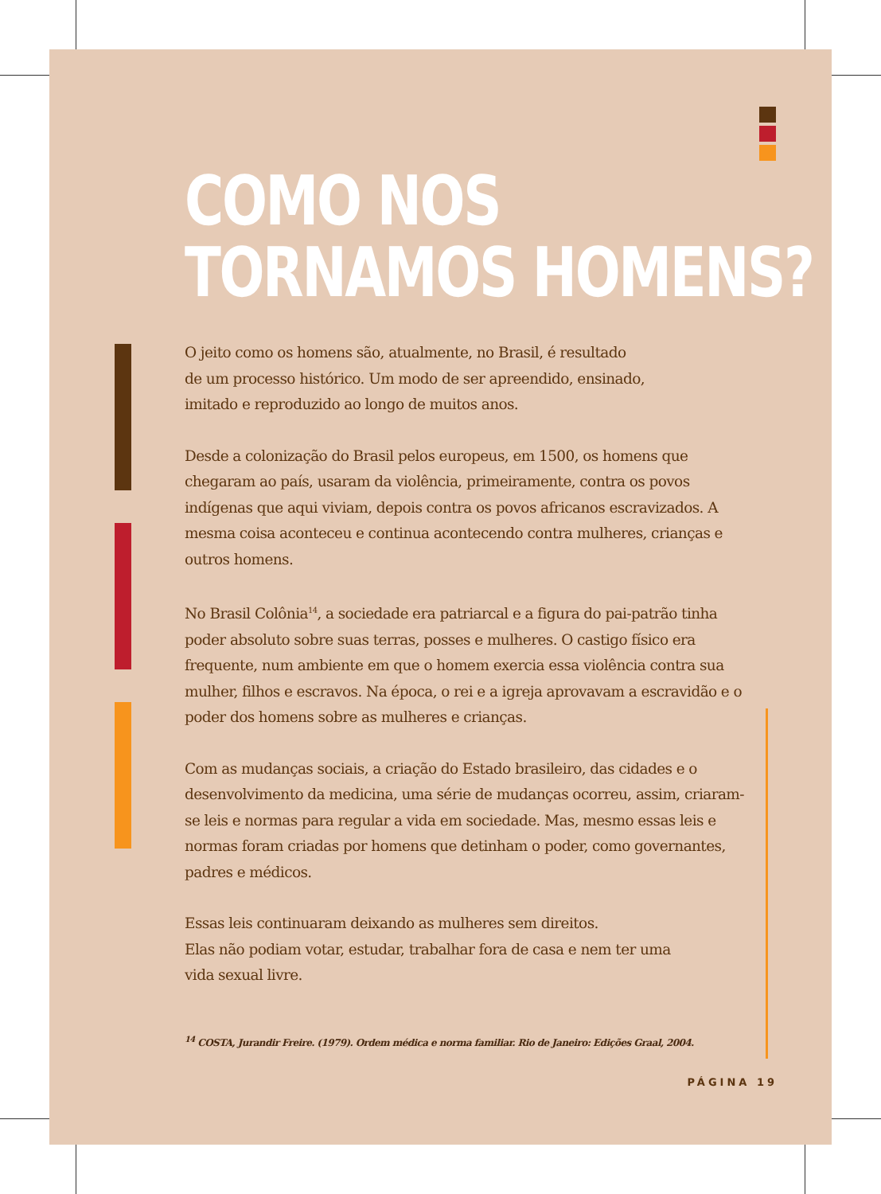COMO NOS
TORNAMOS HOMENS?
O jeito como os homens são, atualmente, no Brasil, é resultado
de um processo histórico. Um modo de ser apreendido, ensinado,
imitado e reproduzido ao longo de muitos anos.
Desde a colonização do Brasil pelos europeus, em 1500, os homens que chegaram ao país, usaram da violência, primeiramente, contra os povos indígenas que aqui viviam, depois contra os povos africanos escravizados. A mesma coisa aconteceu e continua acontecendo contra mulheres, crianças e outros homens.
No Brasil Colônia<sup>14</sup>, a sociedade era patriarcal e a figura do pai-patrão tinha poder absoluto sobre suas terras, posses e mulheres. O castigo físico era frequente, num ambiente em que o homem exercia essa violência contra sua mulher, filhos e escravos. Na época, o rei e a igreja aprovavam a escravidão e o poder dos homens sobre as mulheres e crianças.
Com as mudanças sociais, a criação do Estado brasileiro, das cidades e o desenvolvimento da medicina, uma série de mudanças ocorreu, assim, criaram-se leis e normas para regular a vida em sociedade. Mas, mesmo essas leis e normas foram criadas por homens que detinham o poder, como governantes, padres e médicos.
Essas leis continuaram deixando as mulheres sem direitos.
Elas não podiam votar, estudar, trabalhar fora de casa e nem ter uma
vida sexual livre.
<sup>14</sup> COSTA, Jurandir Freire. (1979). Ordem médica e norma familiar. Rio de Janeiro: Edições Graal, 2004.
PÁGINA 19